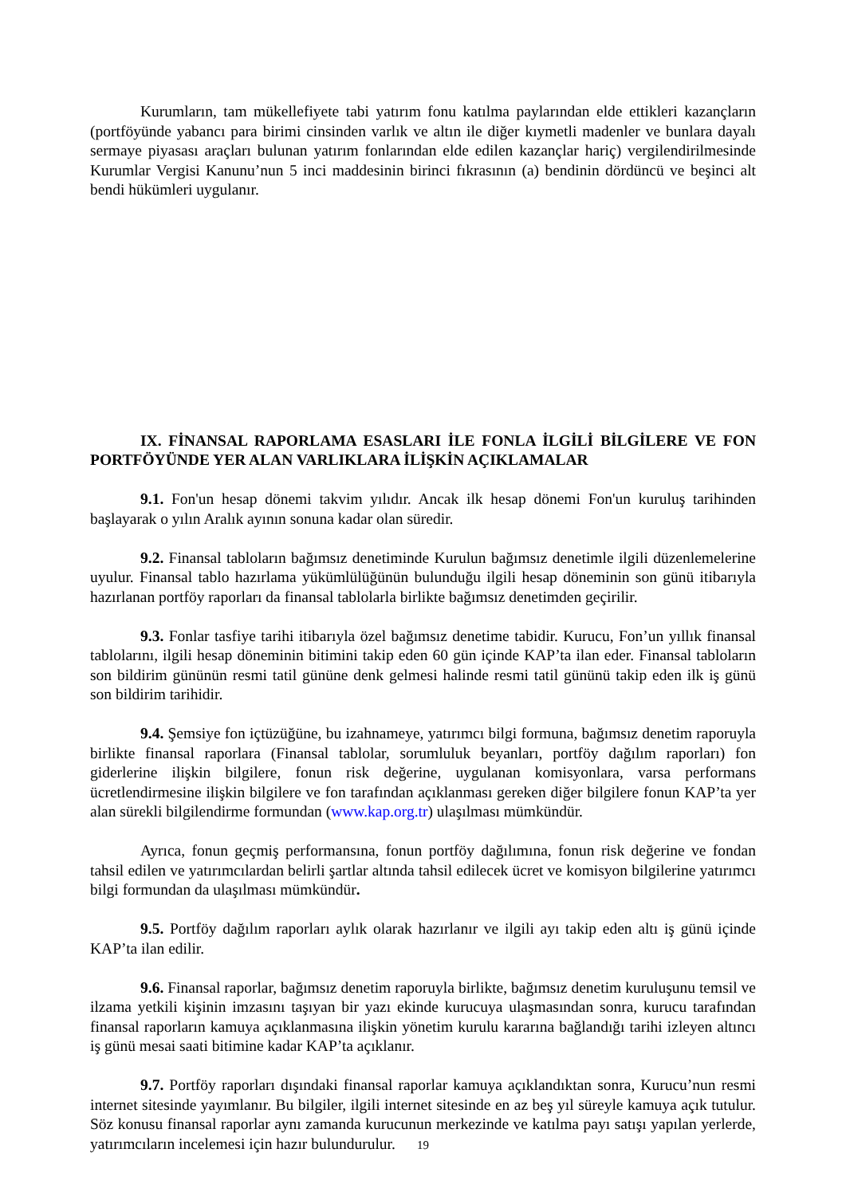Kurumların, tam mükellefiyete tabi yatırım fonu katılma paylarından elde ettikleri kazançların (portföyünde yabancı para birimi cinsinden varlık ve altın ile diğer kıymetli madenler ve bunlara dayalı sermaye piyasası araçları bulunan yatırım fonlarından elde edilen kazançlar hariç) vergilendirilmesinde Kurumlar Vergisi Kanunu’nun 5 inci maddesinin birinci fıkrasının (a) bendinin dördüncü ve beşinci alt bendi hükümleri uygulanır.
IX. FİNANSAL RAPORLAMA ESASLARI İLE FONLA İLGİLİ BİLGİLERE VE FON PORTFÖYÜNDE YER ALAN VARLIKLARA İLİŞKİN AÇIKLAMALAR
9.1. Fon'un hesap dönemi takvim yılıdır. Ancak ilk hesap dönemi Fon'un kuruluş tarihinden başlayarak o yılın Aralık ayının sonuna kadar olan süredir.
9.2. Finansal tabloların bağımsız denetiminde Kurulun bağımsız denetimle ilgili düzenlemelerine uyulur. Finansal tablo hazırlama yükümlülüğünün bulunduğu ilgili hesap döneminin son günü itibarıyla hazırlanan portföy raporları da finansal tablolarla birlikte bağımsız denetimden geçirilir.
9.3. Fonlar tasfiye tarihi itibarıyla özel bağımsız denetime tabidir. Kurucu, Fon’un yıllık finansal tablolarını, ilgili hesap döneminin bitimini takip eden 60 gün içinde KAP’ta ilan eder. Finansal tabloların son bildirim gününün resmi tatil gününe denk gelmesi halinde resmi tatil gününü takip eden ilk iş günü son bildirim tarihidir.
9.4. Şemsiye fon içtüzüğüne, bu izahnameye, yatırımcı bilgi formuna, bağımsız denetim raporuyla birlikte finansal raporlara (Finansal tablolar, sorumluluk beyanları, portföy dağılım raporları) fon giderlerine ilişkin bilgilere, fonun risk değerine, uygulanan komisyonlara, varsa performans ücretlendirmesine ilişkin bilgilere ve fon tarafından açıklanması gereken diğer bilgilere fonun KAP’ta yer alan sürekli bilgilendirme formundan (www.kap.org.tr) ulaşılması mümkündür.
Ayrıca, fonun geçmiş performansına, fonun portföy dağılımına, fonun risk değerine ve fondan tahsil edilen ve yatırımcılardan belirli şartlar altında tahsil edilecek ücret ve komisyon bilgilerine yatırımcı bilgi formundan da ulaşılması mümkündür.
9.5. Portföy dağılım raporları aylık olarak hazırlanır ve ilgili ayı takip eden altı iş günü içinde KAP’ta ilan edilir.
9.6. Finansal raporlar, bağımsız denetim raporuyla birlikte, bağımsız denetim kuruluşunu temsil ve ilzama yetkili kişinin imzasını taşıyan bir yazı ekinde kurucuya ulaşmasından sonra, kurucu tarafından finansal raporların kamuya açıklanmasına ilişkin yönetim kurulu kararına bağlandığı tarihi izleyen altıncı iş günü mesai saati bitimine kadar KAP’ta açıklanır.
9.7. Portföy raporları dışındaki finansal raporlar kamuya açıklandıktan sonra, Kurucu’nun resmi internet sitesinde yayımlanır. Bu bilgiler, ilgili internet sitesinde en az beş yıl süreyle kamuya açık tutulur. Söz konusu finansal raporlar aynı zamanda kurucunun merkezinde ve katılma payı satışı yapılan yerlerde, yatırımcıların incelemesi için hazır bulundurulur.
19